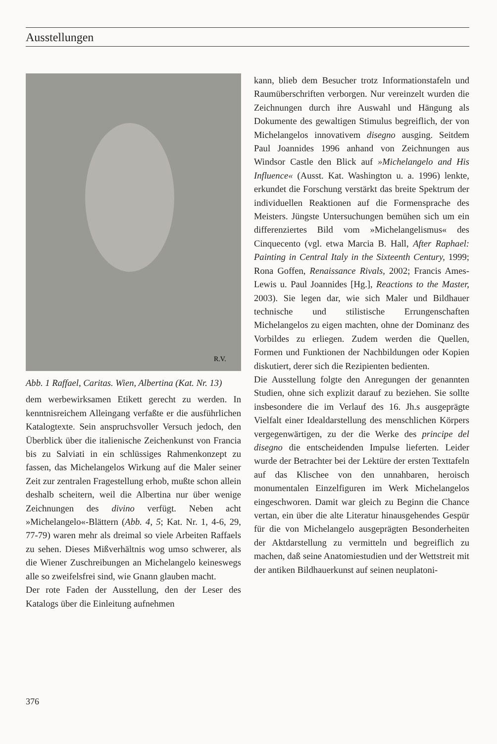Ausstellungen
R.V.
Abb. 1 Raffael, Caritas. Wien, Albertina (Kat. Nr. 13)
dem werbewirksamen Etikett gerecht zu werden. In kenntnisreichem Alleingang verfaßte er die ausführlichen Katalogtexte. Sein anspruchsvoller Versuch jedoch, den Überblick über die italienische Zeichenkunst von Francia bis zu Salviati in ein schlüssiges Rahmenkonzept zu fassen, das Michelangelos Wirkung auf die Maler seiner Zeit zur zentralen Fragestellung erhob, mußte schon allein deshalb scheitern, weil die Albertina nur über wenige Zeichnungen des divino verfügt. Neben acht »Michelangelo«-Blättern (Abb. 4, 5; Kat. Nr. 1, 4-6, 29, 77-79) waren mehr als dreimal so viele Arbeiten Raffaels zu sehen. Dieses Mißverhältnis wog umso schwerer, als die Wiener Zuschreibungen an Michelangelo keineswegs alle so zweifelsfrei sind, wie Gnann glauben macht.
Der rote Faden der Ausstellung, den der Leser des Katalogs über die Einleitung aufnehmen
kann, blieb dem Besucher trotz Informationstafeln und Raumüberschriften verborgen. Nur vereinzelt wurden die Zeichnungen durch ihre Auswahl und Hängung als Dokumente des gewaltigen Stimulus begreiflich, der von Michelangelos innovativem disegno ausging. Seitdem Paul Joannides 1996 anhand von Zeichnungen aus Windsor Castle den Blick auf »Michelangelo and His Influence« (Ausst. Kat. Washington u. a. 1996) lenkte, erkundet die Forschung verstärkt das breite Spektrum der individuellen Reaktionen auf die Formensprache des Meisters. Jüngste Untersuchungen bemühen sich um ein differenziertes Bild vom »Michelangelismus« des Cinquecento (vgl. etwa Marcia B. Hall, After Raphael: Painting in Central Italy in the Sixteenth Century, 1999; Rona Goffen, Renaissance Rivals, 2002; Francis Ames-Lewis u. Paul Joannides [Hg.], Reactions to the Master, 2003). Sie legen dar, wie sich Maler und Bildhauer technische und stilistische Errungenschaften Michelangelos zu eigen machten, ohne der Dominanz des Vorbildes zu erliegen. Zudem werden die Quellen, Formen und Funktionen der Nachbildungen oder Kopien diskutiert, derer sich die Rezipienten bedienten.
Die Ausstellung folgte den Anregungen der genannten Studien, ohne sich explizit darauf zu beziehen. Sie sollte insbesondere die im Verlauf des 16. Jh.s ausgeprägte Vielfalt einer Idealdarstellung des menschlichen Körpers vergegenwärtigen, zu der die Werke des principe del disegno die entscheidenden Impulse lieferten. Leider wurde der Betrachter bei der Lektüre der ersten Texttafeln auf das Klischee von den unnahbaren, heroisch monumentalen Einzelfiguren im Werk Michelangelos eingeschworen. Damit war gleich zu Beginn die Chance vertan, ein über die alte Literatur hinausgehendes Gespür für die von Michelangelo ausgeprägten Besonderheiten der Aktdarstellung zu vermitteln und begreiflich zu machen, daß seine Anatomiestudien und der Wettstreit mit der antiken Bildhauerkunst auf seinen neuplatoni-
376